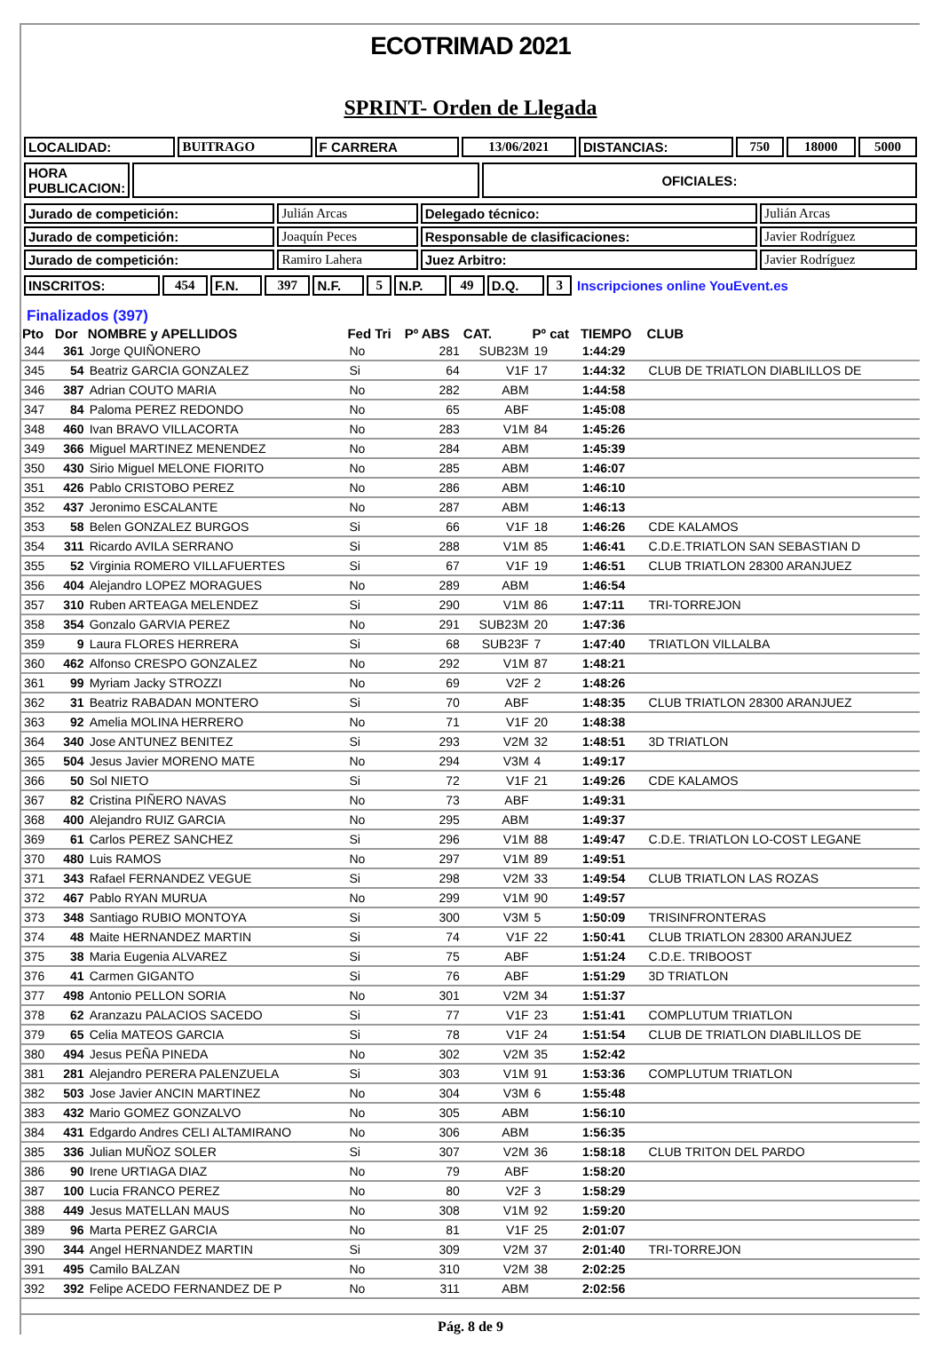ECOTRIMAD 2021
SPRINT- Orden de Llegada
| LOCALIDAD: | BUITRAGO | F CARRERA | 13/06/2021 | DISTANCIAS: | 750 | 18000 | 5000 |
| HORA PUBLICACION: | | OFICIALES: |
| Jurado de competición: | Julián Arcas | Delegado técnico: | Julián Arcas |
| Jurado de competición: | Joaquín Peces | Responsable de clasificaciones: | Javier Rodríguez |
| Jurado de competición: | Ramiro Lahera | Juez Arbitro: | Javier Rodríguez |
| INSCRITOS: | 454 | F.N. | 397 | N.F. | 5 | N.P. | 49 | D.Q. | 3 | Inscripciones online YouEvent.es |
Finalizados (397)
| Pto | Dor | NOMBRE y APELLIDOS | Fed Tri | Pº ABS | CAT. | Pº cat | TIEMPO | CLUB |
| --- | --- | --- | --- | --- | --- | --- | --- | --- |
| 344 | 361 | Jorge QUIÑONERO | No | 281 | SUB23M | 19 | 1:44:29 | |
| 345 | 54 | Beatriz GARCIA GONZALEZ | Si | 64 | V1F | 17 | 1:44:32 | CLUB DE TRIATLON DIABLILLOS DE |
| 346 | 387 | Adrian COUTO MARIA | No | 282 | ABM | | 1:44:58 | |
| 347 | 84 | Paloma PEREZ REDONDO | No | 65 | ABF | | 1:45:08 | |
| 348 | 460 | Ivan BRAVO VILLACORTA | No | 283 | V1M | 84 | 1:45:26 | |
| 349 | 366 | Miguel MARTINEZ MENENDEZ | No | 284 | ABM | | 1:45:39 | |
| 350 | 430 | Sirio Miguel MELONE FIORITO | No | 285 | ABM | | 1:46:07 | |
| 351 | 426 | Pablo CRISTOBO PEREZ | No | 286 | ABM | | 1:46:10 | |
| 352 | 437 | Jeronimo ESCALANTE | No | 287 | ABM | | 1:46:13 | |
| 353 | 58 | Belen GONZALEZ BURGOS | Si | 66 | V1F | 18 | 1:46:26 | CDE KALAMOS |
| 354 | 311 | Ricardo AVILA SERRANO | Si | 288 | V1M | 85 | 1:46:41 | C.D.E.TRIATLON SAN SEBASTIAN D |
| 355 | 52 | Virginia ROMERO VILLAFUERTES | Si | 67 | V1F | 19 | 1:46:51 | CLUB TRIATLON 28300 ARANJUEZ |
| 356 | 404 | Alejandro LOPEZ MORAGUES | No | 289 | ABM | | 1:46:54 | |
| 357 | 310 | Ruben ARTEAGA MELENDEZ | Si | 290 | V1M | 86 | 1:47:11 | TRI-TORREJON |
| 358 | 354 | Gonzalo GARVIA PEREZ | No | 291 | SUB23M | 20 | 1:47:36 | |
| 359 | 9 | Laura FLORES HERRERA | Si | 68 | SUB23F | 7 | 1:47:40 | TRIATLON VILLALBA |
| 360 | 462 | Alfonso CRESPO GONZALEZ | No | 292 | V1M | 87 | 1:48:21 | |
| 361 | 99 | Myriam Jacky STROZZI | No | 69 | V2F | 2 | 1:48:26 | |
| 362 | 31 | Beatriz RABADAN MONTERO | Si | 70 | ABF | | 1:48:35 | CLUB TRIATLON 28300 ARANJUEZ |
| 363 | 92 | Amelia MOLINA HERRERO | No | 71 | V1F | 20 | 1:48:38 | |
| 364 | 340 | Jose ANTUNEZ BENITEZ | Si | 293 | V2M | 32 | 1:48:51 | 3D TRIATLON |
| 365 | 504 | Jesus Javier MORENO MATE | No | 294 | V3M | 4 | 1:49:17 | |
| 366 | 50 | Sol NIETO | Si | 72 | V1F | 21 | 1:49:26 | CDE KALAMOS |
| 367 | 82 | Cristina PIÑERO NAVAS | No | 73 | ABF | | 1:49:31 | |
| 368 | 400 | Alejandro RUIZ GARCIA | No | 295 | ABM | | 1:49:37 | |
| 369 | 61 | Carlos PEREZ SANCHEZ | Si | 296 | V1M | 88 | 1:49:47 | C.D.E. TRIATLON LO-COST LEGANE |
| 370 | 480 | Luis RAMOS | No | 297 | V1M | 89 | 1:49:51 | |
| 371 | 343 | Rafael FERNANDEZ VEGUE | Si | 298 | V2M | 33 | 1:49:54 | CLUB TRIATLON LAS ROZAS |
| 372 | 467 | Pablo RYAN MURUA | No | 299 | V1M | 90 | 1:49:57 | |
| 373 | 348 | Santiago RUBIO MONTOYA | Si | 300 | V3M | 5 | 1:50:09 | TRISINFRONTERAS |
| 374 | 48 | Maite HERNANDEZ MARTIN | Si | 74 | V1F | 22 | 1:50:41 | CLUB TRIATLON 28300 ARANJUEZ |
| 375 | 38 | Maria Eugenia ALVAREZ | Si | 75 | ABF | | 1:51:24 | C.D.E. TRIBOOST |
| 376 | 41 | Carmen GIGANTO | Si | 76 | ABF | | 1:51:29 | 3D TRIATLON |
| 377 | 498 | Antonio PELLON SORIA | No | 301 | V2M | 34 | 1:51:37 | |
| 378 | 62 | Aranzazu PALACIOS SACEDO | Si | 77 | V1F | 23 | 1:51:41 | COMPLUTUM TRIATLON |
| 379 | 65 | Celia MATEOS GARCIA | Si | 78 | V1F | 24 | 1:51:54 | CLUB DE TRIATLON DIABLILLOS DE |
| 380 | 494 | Jesus PEÑA PINEDA | No | 302 | V2M | 35 | 1:52:42 | |
| 381 | 281 | Alejandro PERERA PALENZUELA | Si | 303 | V1M | 91 | 1:53:36 | COMPLUTUM TRIATLON |
| 382 | 503 | Jose Javier ANCIN MARTINEZ | No | 304 | V3M | 6 | 1:55:48 | |
| 383 | 432 | Mario GOMEZ GONZALVO | No | 305 | ABM | | 1:56:10 | |
| 384 | 431 | Edgardo Andres CELI ALTAMIRANO | No | 306 | ABM | | 1:56:35 | |
| 385 | 336 | Julian MUÑOZ SOLER | Si | 307 | V2M | 36 | 1:58:18 | CLUB TRITON DEL PARDO |
| 386 | 90 | Irene URTIAGA DIAZ | No | 79 | ABF | | 1:58:20 | |
| 387 | 100 | Lucia FRANCO PEREZ | No | 80 | V2F | 3 | 1:58:29 | |
| 388 | 449 | Jesus MATELLAN MAUS | No | 308 | V1M | 92 | 1:59:20 | |
| 389 | 96 | Marta PEREZ GARCIA | No | 81 | V1F | 25 | 2:01:07 | |
| 390 | 344 | Angel HERNANDEZ MARTIN | Si | 309 | V2M | 37 | 2:01:40 | TRI-TORREJON |
| 391 | 495 | Camilo BALZAN | No | 310 | V2M | 38 | 2:02:25 | |
| 392 | 392 | Felipe ACEDO FERNANDEZ DE P | No | 311 | ABM | | 2:02:56 | |
Pág. 8 de 9